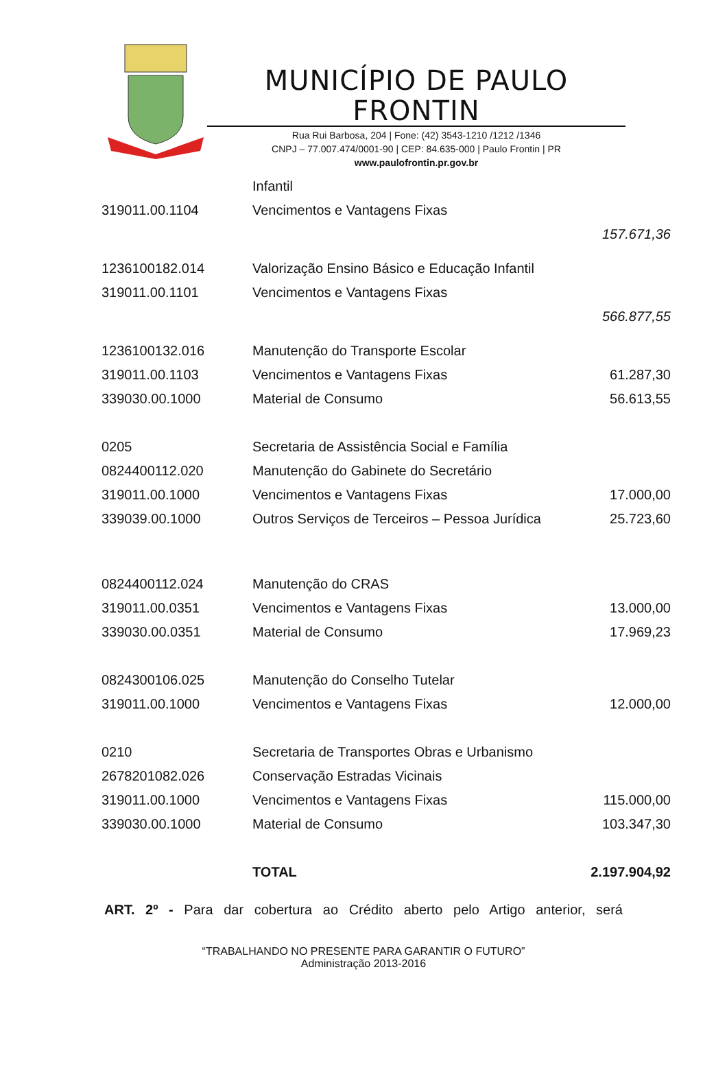MUNICÍPIO DE PAULO FRONTIN
Rua Rui Barbosa, 204 | Fone: (42) 3543-1210 /1212 /1346
CNPJ – 77.007.474/0001-90 | CEP: 84.635-000 | Paulo Frontin | PR
www.paulofrontin.pr.gov.br
| | Infantil | |
| 319011.00.1104 | Vencimentos e Vantagens Fixas | |
| | | 157.671,36 |
| 1236100182.014 | Valorização Ensino Básico e Educação Infantil | |
| 319011.00.1101 | Vencimentos e Vantagens Fixas | |
| | | 566.877,55 |
| 1236100132.016 | Manutenção do Transporte Escolar | |
| 319011.00.1103 | Vencimentos e Vantagens Fixas | 61.287,30 |
| 339030.00.1000 | Material de Consumo | 56.613,55 |
| 0205 | Secretaria de Assistência Social e Família | |
| 0824400112.020 | Manutenção do Gabinete do Secretário | |
| 319011.00.1000 | Vencimentos e Vantagens Fixas | 17.000,00 |
| 339039.00.1000 | Outros Serviços de Terceiros – Pessoa Jurídica | 25.723,60 |
| 0824400112.024 | Manutenção do CRAS | |
| 319011.00.0351 | Vencimentos e Vantagens Fixas | 13.000,00 |
| 339030.00.0351 | Material de Consumo | 17.969,23 |
| 0824300106.025 | Manutenção do Conselho Tutelar | |
| 319011.00.1000 | Vencimentos e Vantagens Fixas | 12.000,00 |
| 0210 | Secretaria de Transportes Obras e Urbanismo | |
| 2678201082.026 | Conservação Estradas Vicinais | |
| 319011.00.1000 | Vencimentos e Vantagens Fixas | 115.000,00 |
| 339030.00.1000 | Material de Consumo | 103.347,30 |
| | TOTAL | 2.197.904,92 |
ART. 2º - Para dar cobertura ao Crédito aberto pelo Artigo anterior, será
“TRABALHANDO NO PRESENTE PARA GARANTIR O FUTURO”
Administração 2013-2016